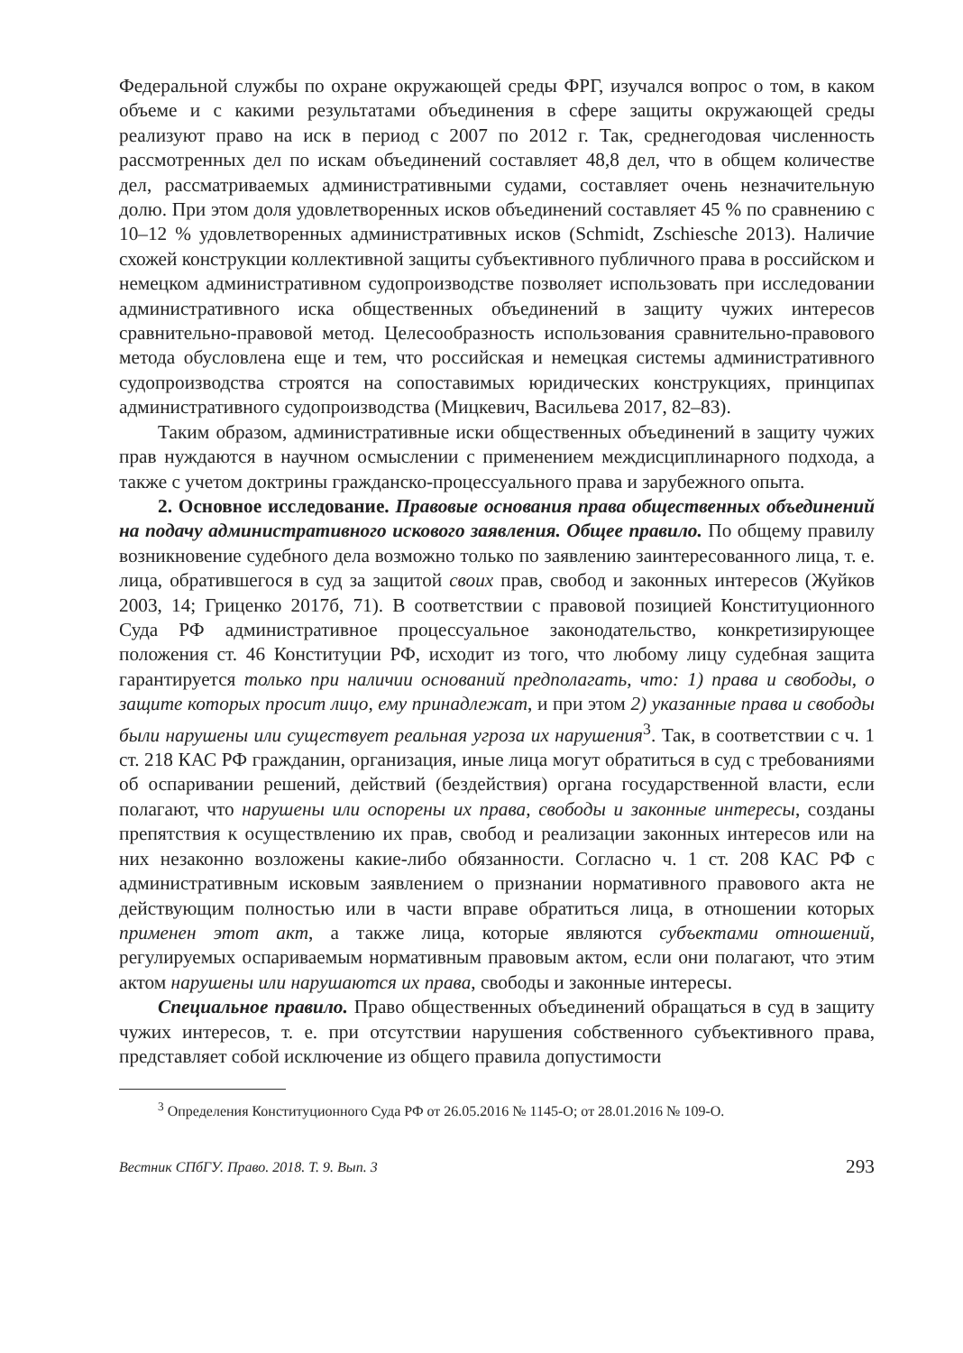Федеральной службы по охране окружающей среды ФРГ, изучался вопрос о том, в каком объеме и с какими результатами объединения в сфере защиты окружающей среды реализуют право на иск в период с 2007 по 2012 г. Так, среднегодовая численность рассмотренных дел по искам объединений составляет 48,8 дел, что в общем количестве дел, рассматриваемых административными судами, составляет очень незначительную долю. При этом доля удовлетворенных исков объединений составляет 45 % по сравнению с 10–12 % удовлетворенных административных исков (Schmidt, Zschiesche 2013). Наличие схожей конструкции коллективной защиты субъективного публичного права в российском и немецком административном судопроизводстве позволяет использовать при исследовании административного иска общественных объединений в защиту чужих интересов сравнительно-правовой метод. Целесообразность использования сравнительно-правового метода обусловлена еще и тем, что российская и немецкая системы административного судопроизводства строятся на сопоставимых юридических конструкциях, принципах административного судопроизводства (Мицкевич, Васильева 2017, 82–83).
Таким образом, административные иски общественных объединений в защиту чужих прав нуждаются в научном осмыслении с применением междисциплинарного подхода, а также с учетом доктрины гражданско-процессуального права и зарубежного опыта.
2. Основное исследование. Правовые основания права общественных объединений на подачу административного искового заявления. Общее правило. По общему правилу возникновение судебного дела возможно только по заявлению заинтересованного лица, т. е. лица, обратившегося в суд за защитой своих прав, свобод и законных интересов (Жуйков 2003, 14; Гриценко 2017б, 71). В соответствии с правовой позицией Конституционного Суда РФ административное процессуальное законодательство, конкретизирующее положения ст. 46 Конституции РФ, исходит из того, что любому лицу судебная защита гарантируется только при наличии оснований предполагать, что: 1) права и свободы, о защите которых просит лицо, ему принадлежат, и при этом 2) указанные права и свободы были нарушены или существует реальная угроза их нарушения<sup>3</sup>. Так, в соответствии с ч. 1 ст. 218 КАС РФ гражданин, организация, иные лица могут обратиться в суд с требованиями об оспаривании решений, действий (бездействия) органа государственной власти, если полагают, что нарушены или оспорены их права, свободы и законные интересы, созданы препятствия к осуществлению их прав, свобод и реализации законных интересов или на них незаконно возложены какие-либо обязанности. Согласно ч. 1 ст. 208 КАС РФ с административным исковым заявлением о признании нормативного правового акта не действующим полностью или в части вправе обратиться лица, в отношении которых применен этот акт, а также лица, которые являются субъектами отношений, регулируемых оспариваемым нормативным правовым актом, если они полагают, что этим актом нарушены или нарушаются их права, свободы и законные интересы.
Специальное правило. Право общественных объединений обращаться в суд в защиту чужих интересов, т. е. при отсутствии нарушения собственного субъективного права, представляет собой исключение из общего правила допустимости
<sup>3</sup> Определения Конституционного Суда РФ от 26.05.2016 № 1145-О; от 28.01.2016 № 109-О.
Вестник СПбГУ. Право. 2018. Т. 9. Вып. 3 293